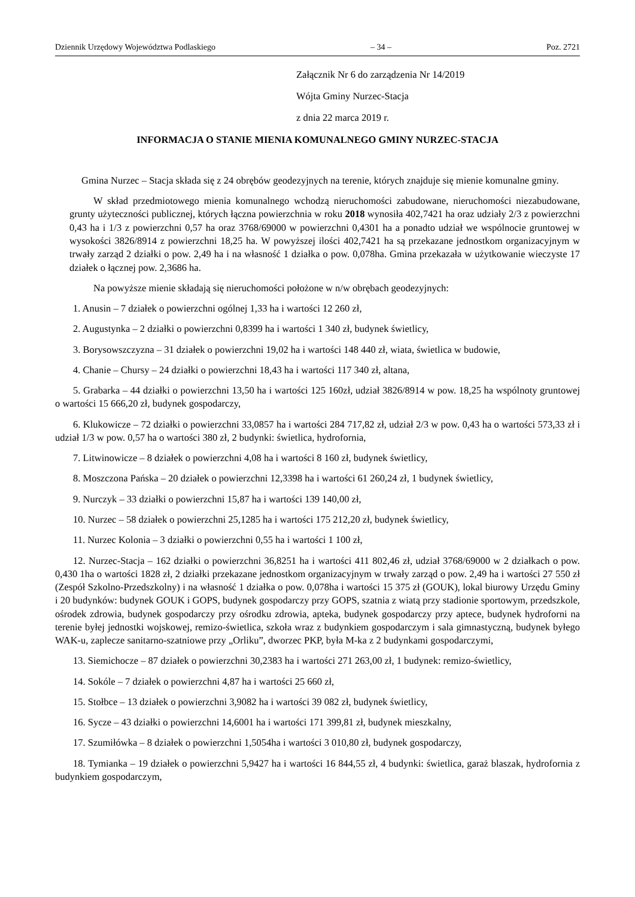Dziennik Urzędowy Województwa Podlaskiego – 34 – Poz. 2721
Załącznik Nr 6 do zarządzenia Nr 14/2019
Wójta Gminy Nurzec-Stacja
z dnia 22 marca 2019 r.
INFORMACJA O STANIE MIENIA KOMUNALNEGO GMINY NURZEC-STACJA
Gmina Nurzec – Stacja składa się z 24 obrębów geodezyjnych na terenie, których znajduje się mienie komunalne gminy.
W skład przedmiotowego mienia komunalnego wchodzą nieruchomości zabudowane, nieruchomości niezabudowane, grunty użyteczności publicznej, których łączna powierzchnia w roku 2018 wynosiła 402,7421 ha oraz udziały 2/3 z powierzchni 0,43 ha i 1/3 z powierzchni 0,57 ha oraz 3768/69000 w powierzchni 0,4301 ha a ponadto udział we wspólnocie gruntowej w wysokości 3826/8914 z powierzchni 18,25 ha. W powyższej ilości 402,7421 ha są przekazane jednostkom organizacyjnym w trwały zarząd 2 działki o pow. 2,49 ha i na własność 1 działka o pow. 0,078ha. Gmina przekazała w użytkowanie wieczyste 17 działek o łącznej pow. 2,3686 ha.
Na powyższe mienie składają się nieruchomości położone w n/w obrębach geodezyjnych:
1. Anusin – 7 działek o powierzchni ogólnej 1,33 ha i wartości 12 260 zł,
2. Augustynka – 2 działki o powierzchni 0,8399 ha i wartości 1 340 zł, budynek świetlicy,
3. Borysowszczyzna – 31 działek o powierzchni 19,02 ha i wartości 148 440 zł, wiata, świetlica w budowie,
4. Chanie – Chursy – 24 działki o powierzchni 18,43 ha i wartości 117 340 zł, altana,
5. Grabarka – 44 działki o powierzchni 13,50 ha i wartości 125 160zł, udział 3826/8914 w pow. 18,25 ha wspólnoty gruntowej o wartości 15 666,20 zł, budynek gospodarczy,
6. Klukowicze – 72 działki o powierzchni 33,0857 ha i wartości 284 717,82 zł, udział 2/3 w pow. 0,43 ha o wartości 573,33 zł i udział 1/3 w pow. 0,57 ha o wartości 380 zł, 2 budynki: świetlica, hydrofornia,
7. Litwinowicze – 8 działek o powierzchni 4,08 ha i wartości 8 160 zł, budynek świetlicy,
8. Moszczona Pańska – 20 działek o powierzchni 12,3398 ha i wartości 61 260,24 zł, 1 budynek świetlicy,
9. Nurczyk – 33 działki o powierzchni 15,87 ha i wartości 139 140,00 zł,
10. Nurzec – 58 działek o powierzchni 25,1285 ha i wartości 175 212,20 zł, budynek świetlicy,
11. Nurzec Kolonia – 3 działki o powierzchni 0,55 ha i wartości 1 100 zł,
12. Nurzec-Stacja – 162 działki o powierzchni 36,8251 ha i wartości 411 802,46 zł, udział 3768/69000 w 2 działkach o pow. 0,430 1ha o wartości 1828 zł, 2 działki przekazane jednostkom organizacyjnym w trwały zarząd o pow. 2,49 ha i wartości 27 550 zł (Zespół Szkolno-Przedszkolny) i na własność 1 działka o pow. 0,078ha i wartości 15 375 zł (GOUK), lokal biurowy Urzędu Gminy i 20 budynków: budynek GOUK i GOPS, budynek gospodarczy przy GOPS, szatnia z wiatą przy stadionie sportowym, przedszkole, ośrodek zdrowia, budynek gospodarczy przy ośrodku zdrowia, apteka, budynek gospodarczy przy aptece, budynek hydroforni na terenie byłej jednostki wojskowej, remizo-świetlica, szkoła wraz z budynkiem gospodarczym i sala gimnastyczną, budynek byłego WAK-u, zaplecze sanitarno-szatniowe przy „Orliku”, dworzec PKP, była M-ka z 2 budynkami gospodarczymi,
13. Siemichocze – 87 działek o powierzchni 30,2383 ha i wartości 271 263,00 zł, 1 budynek: remizo-świetlicy,
14. Sokóle – 7 działek o powierzchni 4,87 ha i wartości 25 660 zł,
15. Stołbce – 13 działek o powierzchni 3,9082 ha i wartości 39 082 zł, budynek świetlicy,
16. Sycze – 43 działki o powierzchni 14,6001 ha i wartości 171 399,81 zł, budynek mieszkalny,
17. Szumiłówka – 8 działek o powierzchni 1,5054ha i wartości 3 010,80 zł, budynek gospodarczy,
18. Tymianka – 19 działek o powierzchni 5,9427 ha i wartości 16 844,55 zł, 4 budynki: świetlica, garaż blaszak, hydrofornia z budynkiem gospodarczym,